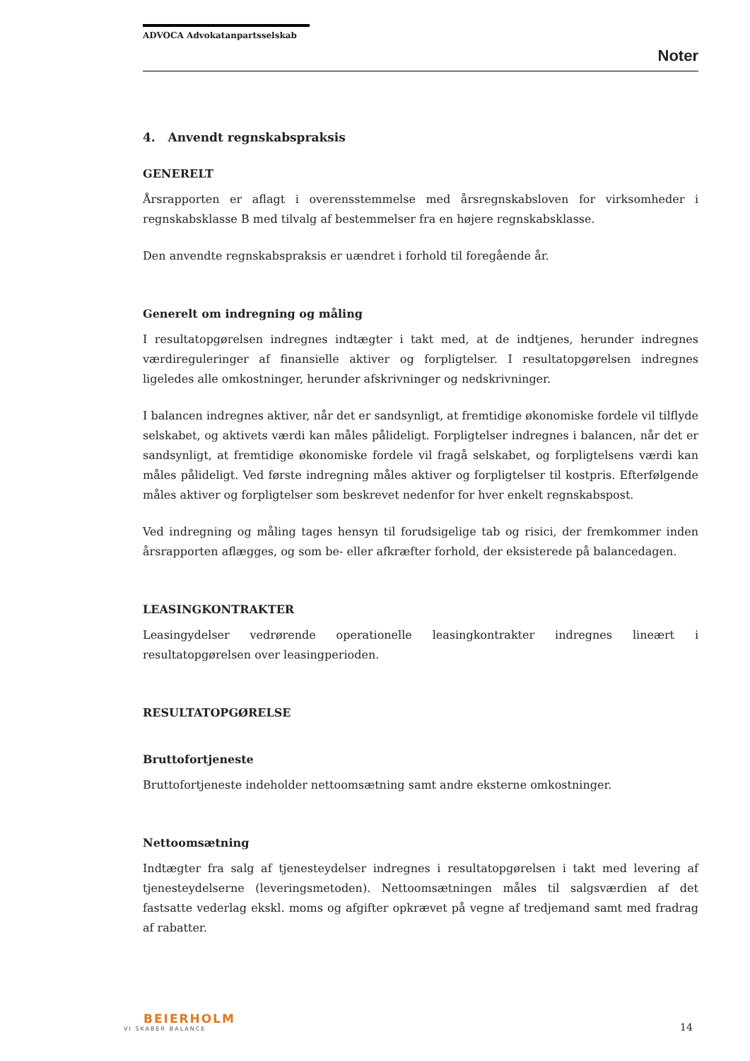ADVOCA Advokatanpartsselskab
Noter
4. Anvendt regnskabspraksis
GENERELT
Årsrapporten er aflagt i overensstemmelse med årsregnskabsloven for virksomheder i regnskabsklasse B med tilvalg af bestemmelser fra en højere regnskabsklasse.
Den anvendte regnskabspraksis er uændret i forhold til foregående år.
Generelt om indregning og måling
I resultatopgørelsen indregnes indtægter i takt med, at de indtjenes, herunder indregnes værdireguleringer af finansielle aktiver og forpligtelser. I resultatopgørelsen indregnes ligeledes alle omkostninger, herunder afskrivninger og nedskrivninger.
I balancen indregnes aktiver, når det er sandsynligt, at fremtidige økonomiske fordele vil tilflyde selskabet, og aktivets værdi kan måles pålideligt. Forpligtelser indregnes i balancen, når det er sandsynligt, at fremtidige økonomiske fordele vil fragå selskabet, og forpligtelsens værdi kan måles pålideligt. Ved første indregning måles aktiver og forpligtelser til kostpris. Efterfølgende måles aktiver og forpligtelser som beskrevet nedenfor for hver enkelt regnskabspost.
Ved indregning og måling tages hensyn til forudsigelige tab og risici, der fremkommer inden årsrapporten aflægges, og som be- eller afkræfter forhold, der eksisterede på balancedagen.
LEASINGKONTRAKTER
Leasingydelser vedrørende operationelle leasingkontrakter indregnes lineært i resultatopgørelsen over leasingperioden.
RESULTATOPGØRELSE
Bruttofortjeneste
Bruttofortjeneste indeholder nettoomsætning samt andre eksterne omkostninger.
Nettoomsætning
Indtægter fra salg af tjenesteydelser indregnes i resultatopgørelsen i takt med levering af tjenesteydelserne (leveringsmetoden). Nettoomsætningen måles til salgsværdien af det fastsatte vederlag ekskl. moms og afgifter opkrævet på vegne af tredjemand samt med fradrag af rabatter.
BEIERHOLM
VI SKABER BALANCE
14